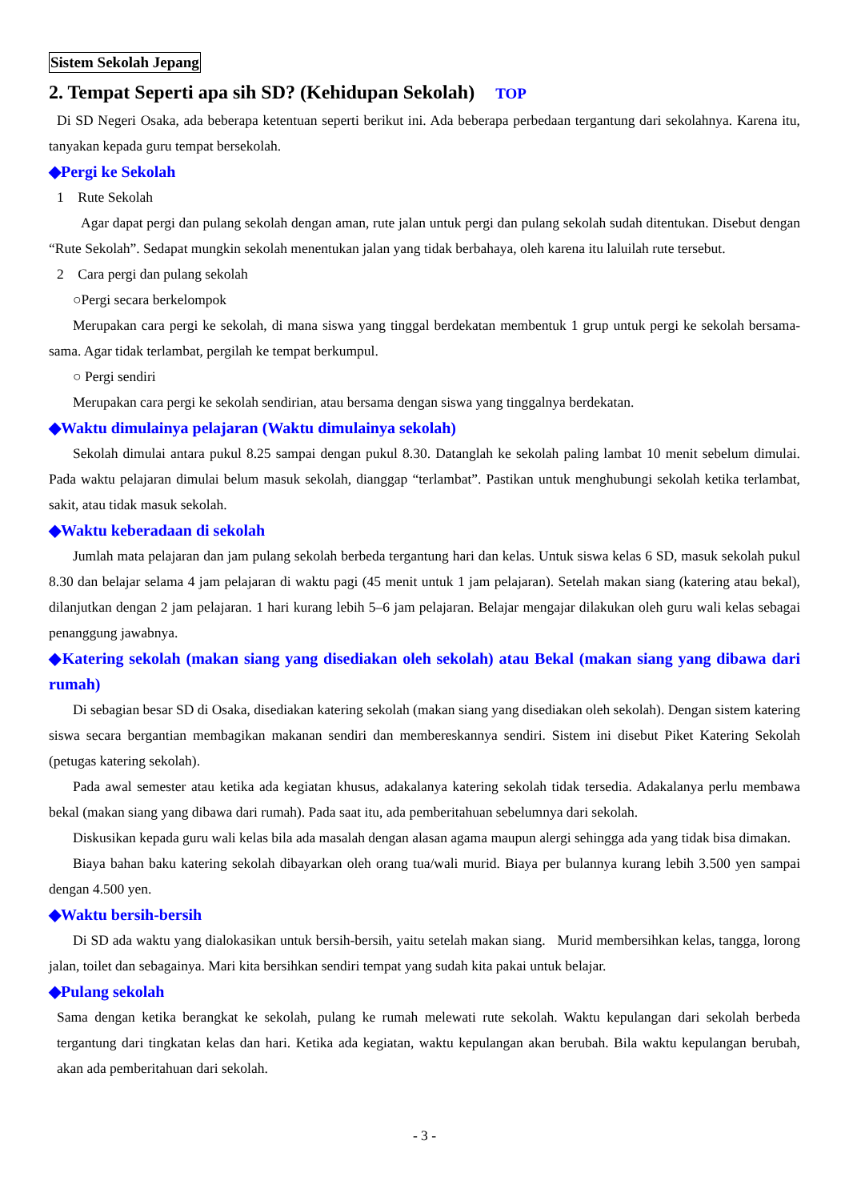Sistem Sekolah Jepang
2. Tempat Seperti apa sih SD? (Kehidupan Sekolah) TOP
Di SD Negeri Osaka, ada beberapa ketentuan seperti berikut ini. Ada beberapa perbedaan tergantung dari sekolahnya. Karena itu, tanyakan kepada guru tempat bersekolah.
◆Pergi ke Sekolah
1 Rute Sekolah
Agar dapat pergi dan pulang sekolah dengan aman, rute jalan untuk pergi dan pulang sekolah sudah ditentukan. Disebut dengan “Rute Sekolah”. Sedapat mungkin sekolah menentukan jalan yang tidak berbahaya, oleh karena itu laluilah rute tersebut.
2 Cara pergi dan pulang sekolah
○Pergi secara berkelompok
Merupakan cara pergi ke sekolah, di mana siswa yang tinggal berdekatan membentuk 1 grup untuk pergi ke sekolah bersama-sama. Agar tidak terlambat, pergilah ke tempat berkumpul.
○ Pergi sendiri
Merupakan cara pergi ke sekolah sendirian, atau bersama dengan siswa yang tinggalnya berdekatan.
◆Waktu dimulainya pelajaran (Waktu dimulainya sekolah)
Sekolah dimulai antara pukul 8.25 sampai dengan pukul 8.30. Datanglah ke sekolah paling lambat 10 menit sebelum dimulai. Pada waktu pelajaran dimulai belum masuk sekolah, dianggap “terlambat”. Pastikan untuk menghubungi sekolah ketika terlambat, sakit, atau tidak masuk sekolah.
◆Waktu keberadaan di sekolah
Jumlah mata pelajaran dan jam pulang sekolah berbeda tergantung hari dan kelas. Untuk siswa kelas 6 SD, masuk sekolah pukul 8.30 dan belajar selama 4 jam pelajaran di waktu pagi (45 menit untuk 1 jam pelajaran). Setelah makan siang (katering atau bekal), dilanjutkan dengan 2 jam pelajaran. 1 hari kurang lebih 5–6 jam pelajaran. Belajar mengajar dilakukan oleh guru wali kelas sebagai penanggung jawabnya.
◆Katering sekolah (makan siang yang disediakan oleh sekolah) atau Bekal (makan siang yang dibawa dari rumah)
Di sebagian besar SD di Osaka, disediakan katering sekolah (makan siang yang disediakan oleh sekolah). Dengan sistem katering siswa secara bergantian membagikan makanan sendiri dan membereskannya sendiri. Sistem ini disebut Piket Katering Sekolah (petugas katering sekolah).
Pada awal semester atau ketika ada kegiatan khusus, adakalanya katering sekolah tidak tersedia. Adakalanya perlu membawa bekal (makan siang yang dibawa dari rumah). Pada saat itu, ada pemberitahuan sebelumnya dari sekolah.
Diskusikan kepada guru wali kelas bila ada masalah dengan alasan agama maupun alergi sehingga ada yang tidak bisa dimakan.
Biaya bahan baku katering sekolah dibayarkan oleh orang tua/wali murid. Biaya per bulannya kurang lebih 3.500 yen sampai dengan 4.500 yen.
◆Waktu bersih-bersih
Di SD ada waktu yang dialokasikan untuk bersih-bersih, yaitu setelah makan siang. Murid membersihkan kelas, tangga, lorong jalan, toilet dan sebagainya. Mari kita bersihkan sendiri tempat yang sudah kita pakai untuk belajar.
◆Pulang sekolah
Sama dengan ketika berangkat ke sekolah, pulang ke rumah melewati rute sekolah. Waktu kepulangan dari sekolah berbeda tergantung dari tingkatan kelas dan hari. Ketika ada kegiatan, waktu kepulangan akan berubah. Bila waktu kepulangan berubah, akan ada pemberitahuan dari sekolah.
- 3 -